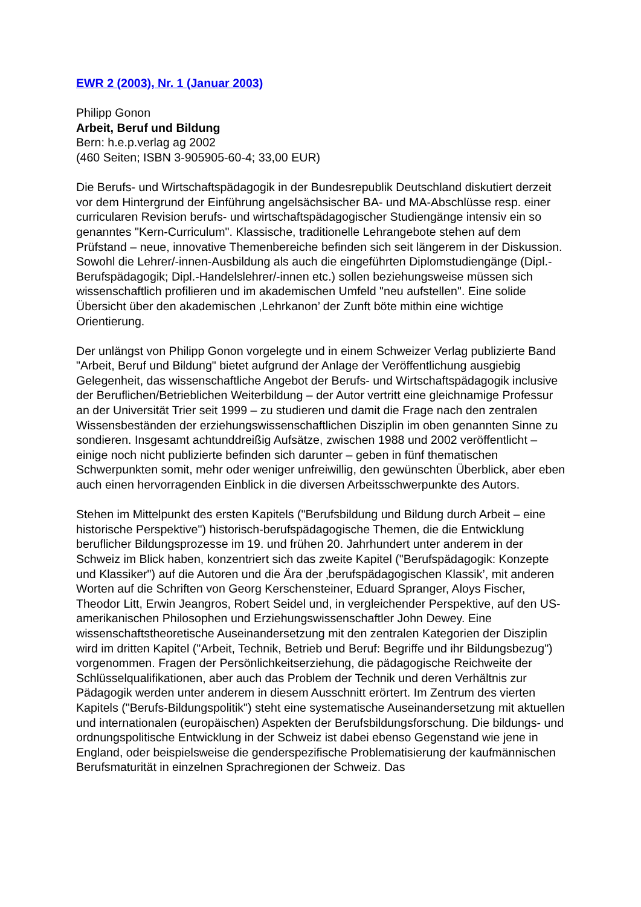EWR 2 (2003), Nr. 1 (Januar 2003)
Philipp Gonon
Arbeit, Beruf und Bildung
Bern: h.e.p.verlag ag 2002
(460 Seiten; ISBN 3-905905-60-4; 33,00 EUR)
Die Berufs- und Wirtschaftspädagogik in der Bundesrepublik Deutschland diskutiert derzeit vor dem Hintergrund der Einführung angelsächsischer BA- und MA-Abschlüsse resp. einer curricularen Revision berufs- und wirtschaftspädagogischer Studiengänge intensiv ein so genanntes "Kern-Curriculum". Klassische, traditionelle Lehrangebote stehen auf dem Prüfstand – neue, innovative Themenbereiche befinden sich seit längerem in der Diskussion. Sowohl die Lehrer/-innen-Ausbildung als auch die eingeführten Diplomstudiengänge (Dipl.-Berufspädagogik; Dipl.-Handelslehrer/-innen etc.) sollen beziehungsweise müssen sich wissenschaftlich profilieren und im akademischen Umfeld "neu aufstellen". Eine solide Übersicht über den akademischen ‚Lehrkanon’ der Zunft böte mithin eine wichtige Orientierung.
Der unlängst von Philipp Gonon vorgelegte und in einem Schweizer Verlag publizierte Band "Arbeit, Beruf und Bildung" bietet aufgrund der Anlage der Veröffentlichung ausgiebig Gelegenheit, das wissenschaftliche Angebot der Berufs- und Wirtschaftspädagogik inclusive der Beruflichen/Betrieblichen Weiterbildung – der Autor vertritt eine gleichnamige Professur an der Universität Trier seit 1999 – zu studieren und damit die Frage nach den zentralen Wissensbeständen der erziehungswissenschaftlichen Disziplin im oben genannten Sinne zu sondieren. Insgesamt achtunddreißig Aufsätze, zwischen 1988 und 2002 veröffentlicht – einige noch nicht publizierte befinden sich darunter – geben in fünf thematischen Schwerpunkten somit, mehr oder weniger unfreiwillig, den gewünschten Überblick, aber eben auch einen hervorragenden Einblick in die diversen Arbeitsschwerpunkte des Autors.
Stehen im Mittelpunkt des ersten Kapitels ("Berufsbildung und Bildung durch Arbeit – eine historische Perspektive") historisch-berufspädagogische Themen, die die Entwicklung beruflicher Bildungsprozesse im 19. und frühen 20. Jahrhundert unter anderem in der Schweiz im Blick haben, konzentriert sich das zweite Kapitel ("Berufspädagogik: Konzepte und Klassiker") auf die Autoren und die Ära der ‚berufspädagogischen Klassik’, mit anderen Worten auf die Schriften von Georg Kerschensteiner, Eduard Spranger, Aloys Fischer, Theodor Litt, Erwin Jeangros, Robert Seidel und, in vergleichender Perspektive, auf den US-amerikanischen Philosophen und Erziehungswissenschaftler John Dewey. Eine wissenschaftstheoretische Auseinandersetzung mit den zentralen Kategorien der Disziplin wird im dritten Kapitel ("Arbeit, Technik, Betrieb und Beruf: Begriffe und ihr Bildungsbezug") vorgenommen. Fragen der Persönlichkeitserziehung, die pädagogische Reichweite der Schlüsselqualifikationen, aber auch das Problem der Technik und deren Verhältnis zur Pädagogik werden unter anderem in diesem Ausschnitt erörtert. Im Zentrum des vierten Kapitels ("Berufs-Bildungspolitik") steht eine systematische Auseinandersetzung mit aktuellen und internationalen (europäischen) Aspekten der Berufsbildungsforschung. Die bildungs- und ordnungspolitische Entwicklung in der Schweiz ist dabei ebenso Gegenstand wie jene in England, oder beispielsweise die genderspezifische Problematisierung der kaufmännischen Berufsmaturität in einzelnen Sprachregionen der Schweiz. Das